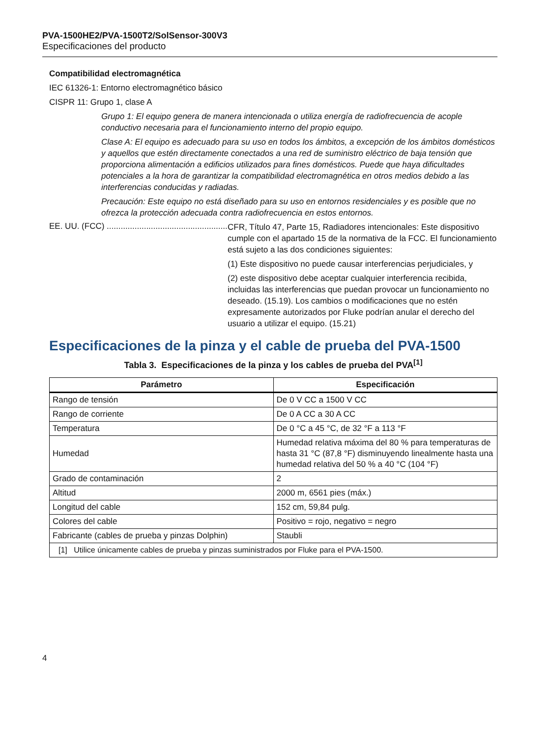PVA-1500HE2/PVA-1500T2/SolSensor-300V3
Especificaciones del producto
Compatibilidad electromagnética
IEC 61326-1: Entorno electromagnético básico
CISPR 11: Grupo 1, clase A
Grupo 1: El equipo genera de manera intencionada o utiliza energía de radiofrecuencia de acople conductivo necesaria para el funcionamiento interno del propio equipo.
Clase A: El equipo es adecuado para su uso en todos los ámbitos, a excepción de los ámbitos domésticos y aquellos que estén directamente conectados a una red de suministro eléctrico de baja tensión que proporciona alimentación a edificios utilizados para fines domésticos. Puede que haya dificultades potenciales a la hora de garantizar la compatibilidad electromagnética en otros medios debido a las interferencias conducidas y radiadas.
Precaución: Este equipo no está diseñado para su uso en entornos residenciales y es posible que no ofrezca la protección adecuada contra radiofrecuencia en estos entornos.
EE. UU. (FCC) ..................................................................
CFR, Título 47, Parte 15, Radiadores intencionales: Este dispositivo cumple con el apartado 15 de la normativa de la FCC. El funcionamiento está sujeto a las dos condiciones siguientes:
(1) Este dispositivo no puede causar interferencias perjudiciales, y
(2) este dispositivo debe aceptar cualquier interferencia recibida, incluidas las interferencias que puedan provocar un funcionamiento no deseado. (15.19). Los cambios o modificaciones que no estén expresamente autorizados por Fluke podrían anular el derecho del usuario a utilizar el equipo. (15.21)
Especificaciones de la pinza y el cable de prueba del PVA-1500
Tabla 3. Especificaciones de la pinza y los cables de prueba del PVA<sup>[1]</sup>
| Parámetro | Especificación |
| --- | --- |
| Rango de tensión | De 0 V CC a 1500 V CC |
| Rango de corriente | De 0 A CC a 30 A CC |
| Temperatura | De 0 °C a 45 °C, de 32 °F a 113 °F |
| Humedad | Humedad relativa máxima del 80 % para temperaturas de hasta 31 °C (87,8 °F) disminuyendo linealmente hasta una humedad relativa del 50 % a 40 °C (104 °F) |
| Grado de contaminación | 2 |
| Altitud | 2000 m, 6561 pies (máx.) |
| Longitud del cable | 152 cm, 59,84 pulg. |
| Colores del cable | Positivo = rojo, negativo = negro |
| Fabricante (cables de prueba y pinzas Dolphin) | Staubli |
| [1] Utilice únicamente cables de prueba y pinzas suministrados por Fluke para el PVA-1500. | |
4